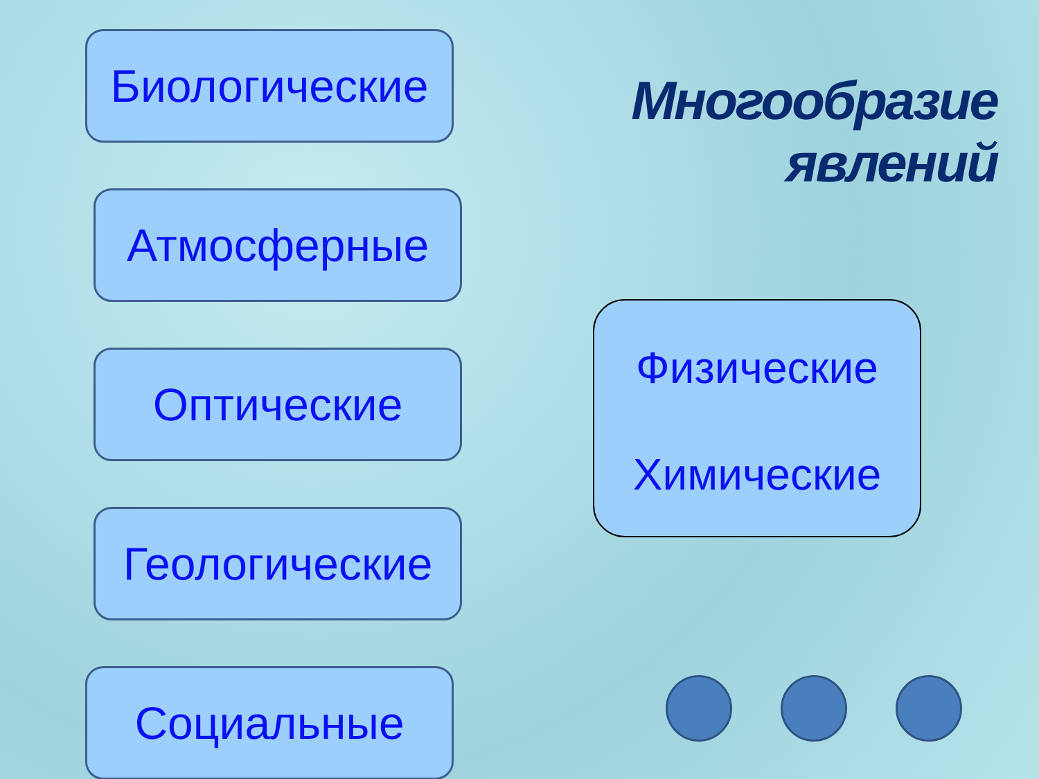Биологические
Атмосферные
Оптические
Геологические
Социальные
Многообразие
явлений
Физические
Химические